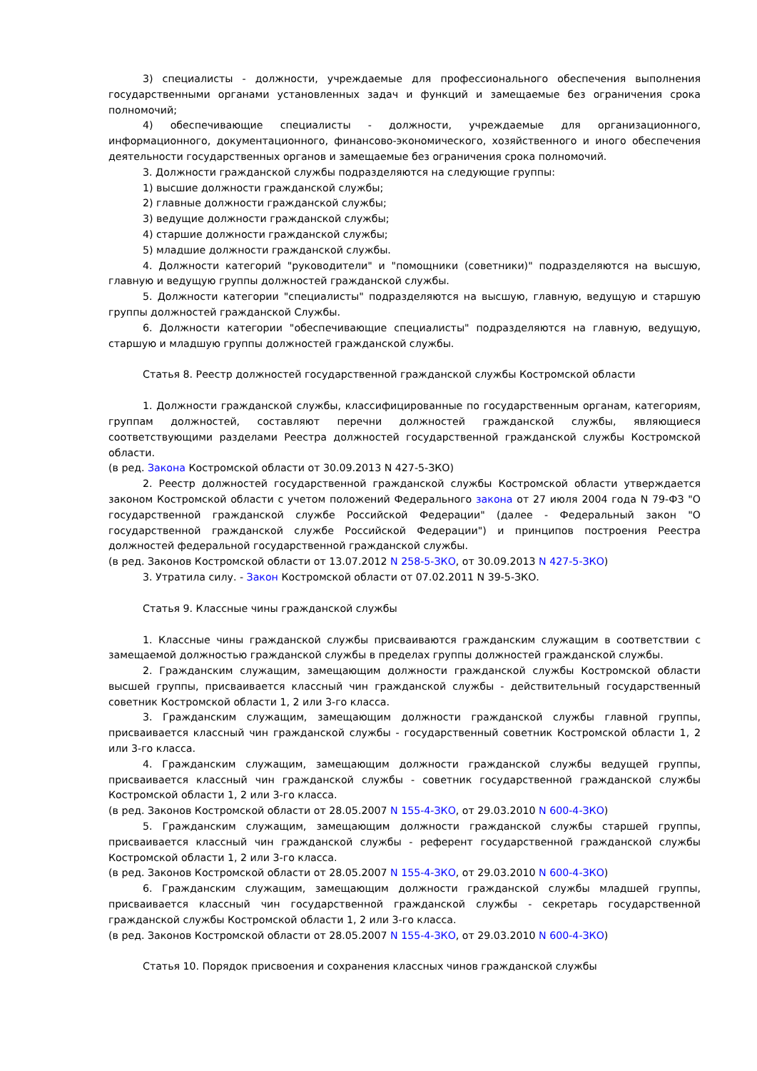3) специалисты - должности, учреждаемые для профессионального обеспечения выполнения государственными органами установленных задач и функций и замещаемые без ограничения срока полномочий;
4) обеспечивающие специалисты - должности, учреждаемые для организационного, информационного, документационного, финансово-экономического, хозяйственного и иного обеспечения деятельности государственных органов и замещаемые без ограничения срока полномочий.
3. Должности гражданской службы подразделяются на следующие группы:
1) высшие должности гражданской службы;
2) главные должности гражданской службы;
3) ведущие должности гражданской службы;
4) старшие должности гражданской службы;
5) младшие должности гражданской службы.
4. Должности категорий "руководители" и "помощники (советники)" подразделяются на высшую, главную и ведущую группы должностей гражданской службы.
5. Должности категории "специалисты" подразделяются на высшую, главную, ведущую и старшую группы должностей гражданской Службы.
6. Должности категории "обеспечивающие специалисты" подразделяются на главную, ведущую, старшую и младшую группы должностей гражданской службы.
Статья 8. Реестр должностей государственной гражданской службы Костромской области
1. Должности гражданской службы, классифицированные по государственным органам, категориям, группам должностей, составляют перечни должностей гражданской службы, являющиеся соответствующими разделами Реестра должностей государственной гражданской службы Костромской области.
(в ред. Закона Костромской области от 30.09.2013 N 427-5-ЗКО)
2. Реестр должностей государственной гражданской службы Костромской области утверждается законом Костромской области с учетом положений Федерального закона от 27 июля 2004 года N 79-ФЗ "О государственной гражданской службе Российской Федерации" (далее - Федеральный закон "О государственной гражданской службе Российской Федерации") и принципов построения Реестра должностей федеральной государственной гражданской службы.
(в ред. Законов Костромской области от 13.07.2012 N 258-5-ЗКО, от 30.09.2013 N 427-5-ЗКО)
3. Утратила силу. - Закон Костромской области от 07.02.2011 N 39-5-ЗКО.
Статья 9. Классные чины гражданской службы
1. Классные чины гражданской службы присваиваются гражданским служащим в соответствии с замещаемой должностью гражданской службы в пределах группы должностей гражданской службы.
2. Гражданским служащим, замещающим должности гражданской службы Костромской области высшей группы, присваивается классный чин гражданской службы - действительный государственный советник Костромской области 1, 2 или 3-го класса.
3. Гражданским служащим, замещающим должности гражданской службы главной группы, присваивается классный чин гражданской службы - государственный советник Костромской области 1, 2 или 3-го класса.
4. Гражданским служащим, замещающим должности гражданской службы ведущей группы, присваивается классный чин гражданской службы - советник государственной гражданской службы Костромской области 1, 2 или 3-го класса.
(в ред. Законов Костромской области от 28.05.2007 N 155-4-ЗКО, от 29.03.2010 N 600-4-ЗКО)
5. Гражданским служащим, замещающим должности гражданской службы старшей группы, присваивается классный чин гражданской службы - референт государственной гражданской службы Костромской области 1, 2 или 3-го класса.
(в ред. Законов Костромской области от 28.05.2007 N 155-4-ЗКО, от 29.03.2010 N 600-4-ЗКО)
6. Гражданским служащим, замещающим должности гражданской службы младшей группы, присваивается классный чин государственной гражданской службы - секретарь государственной гражданской службы Костромской области 1, 2 или 3-го класса.
(в ред. Законов Костромской области от 28.05.2007 N 155-4-ЗКО, от 29.03.2010 N 600-4-ЗКО)
Статья 10. Порядок присвоения и сохранения классных чинов гражданской службы